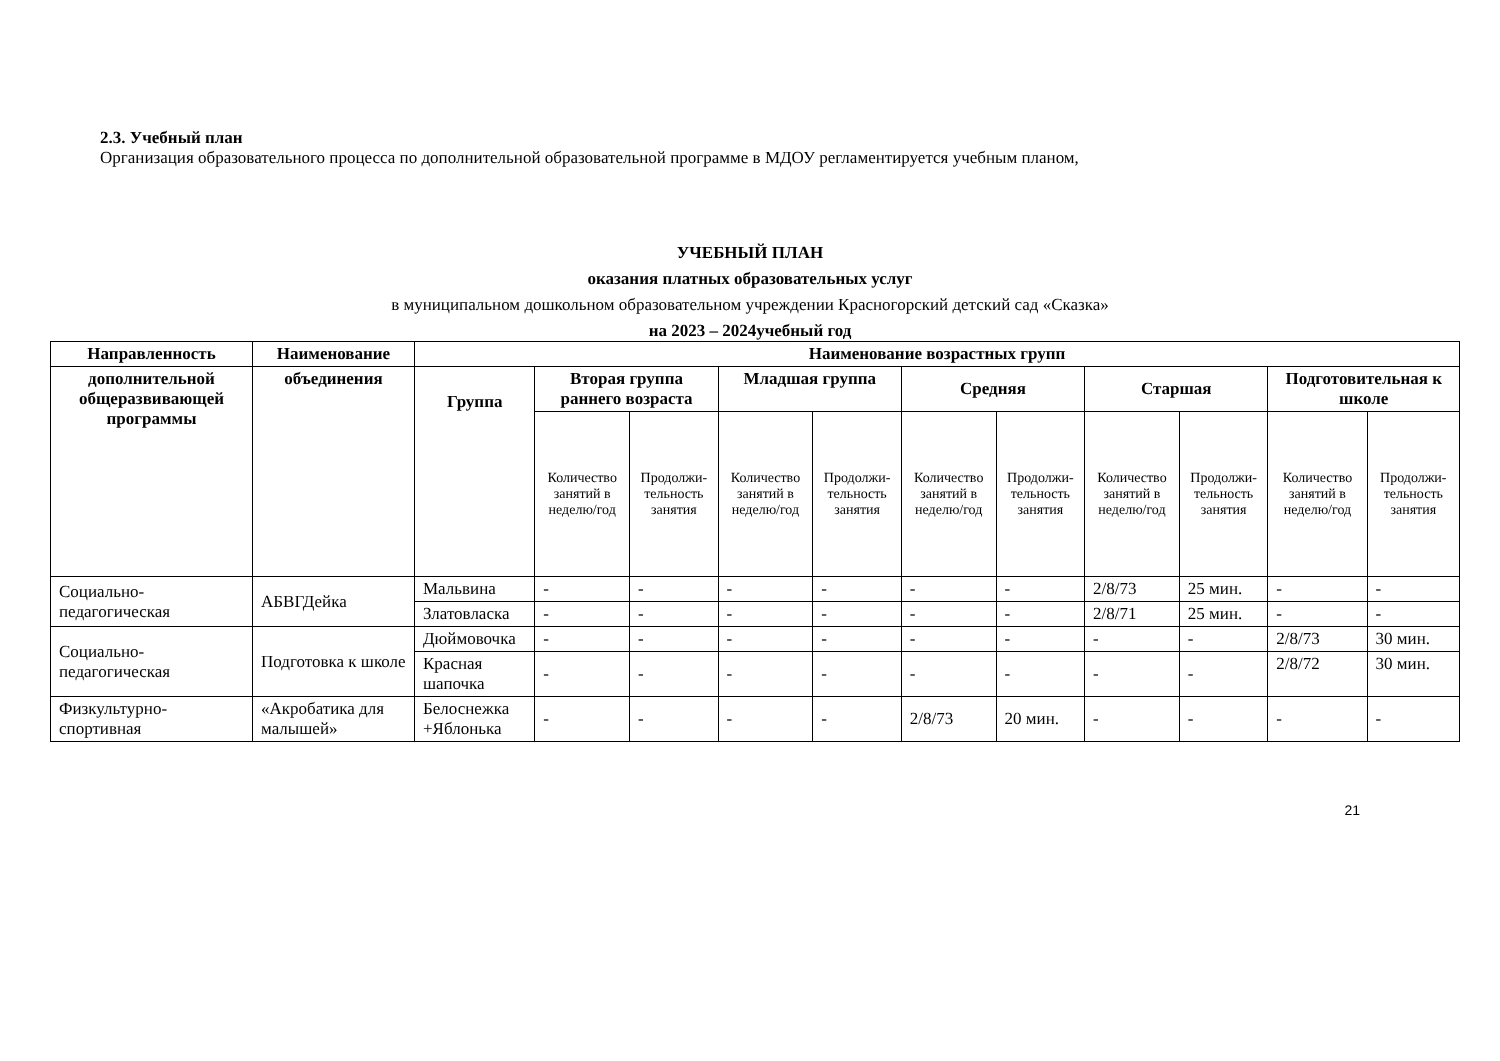2.3. Учебный план
Организация образовательного процесса по дополнительной образовательной программе в МДОУ регламентируется учебным планом,
УЧЕБНЫЙ ПЛАН
оказания платных образовательных услуг
в муниципальном дошкольном образовательном учреждении Красногорский детский сад «Сказка»
на 2023 – 2024учебный год
| Направленность | Наименование | Наименование возрастных групп | | | | | | | | | | |
| --- | --- | --- | --- | --- | --- | --- | --- | --- | --- | --- | --- | --- |
| дополнительной общеразвивающей программы | объединения | Группа | Вторая группа раннего возраста | | Младшая группа | | Средняя | | Старшая | | Подготовительная к школе | |
| | | | Количество занятий в неделю/год | Продолжи-тельность занятия | Количество занятий в неделю/год | Продолжи-тельность занятия | Количество занятий в неделю/год | Продолжи-тельность занятия | Количество занятий в неделю/год | Продолжи-тельность занятия | Количество занятий в неделю/год | Продолжи-тельность занятия |
| Социально-педагогическая | АБВГДейка | Мальвина | - | - | - | - | - | - | 2/8/73 | 25 мин. | - | - |
| | | Златовласка | - | - | - | - | - | - | 2/8/71 | 25 мин. | - | - |
| Социально-педагогическая | Подготовка к школе | Дюймовочка | - | - | - | - | - | - | - | - | 2/8/73 | 30 мин. |
| | | Красная шапочка | - | - | - | - | - | - | - | - | 2/8/72 | 30 мин. |
| Физкультурно-спортивная | «Акробатика для малышей» | Белоснежка +Яблонька | - | - | - | - | 2/8/73 | 20 мин. | - | - | - | - |
21